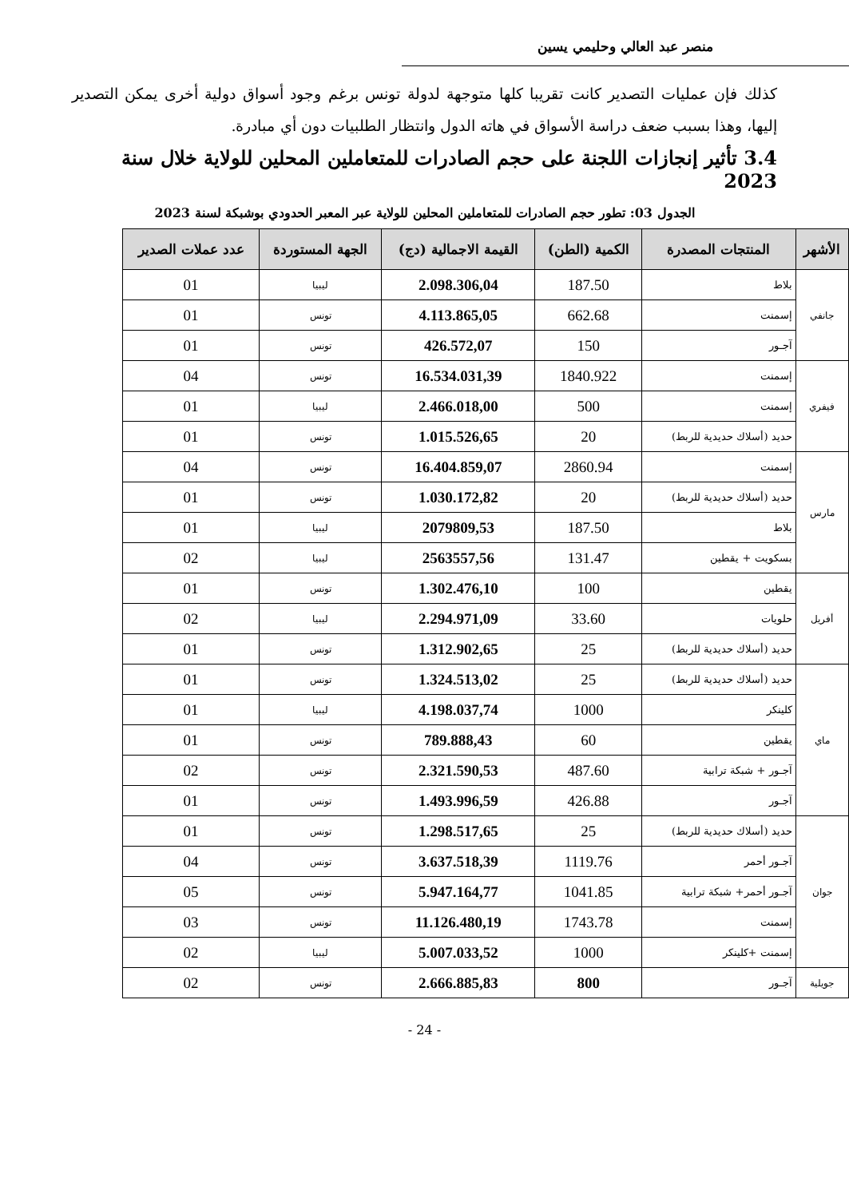منصر عبد العالي وحليمي يسين
كذلك فإن عمليات التصدير كانت تقريبا كلها متوجهة لدولة تونس برغم وجود أسواق دولية أخرى يمكن التصدير إليها، وهذا بسبب ضعف دراسة الأسواق في هاته الدول وانتظار الطلبيات دون أي مبادرة.
3.4 تأثير إنجازات اللجنة على حجم الصادرات للمتعاملين المحلين للولاية خلال سنة 2023
الجدول 03: تطور حجم الصادرات للمتعاملين المحلين للولاية عبر المعبر الحدودي بوشبكة لسنة 2023
| الأشهر | المنتجات المصدرة | الكمية (الطن) | القيمة الاجمالية (دج) | الجهة المستوردة | عدد عملات الصدير |
| --- | --- | --- | --- | --- | --- |
| جانفي | بلاط | 187.50 | 2.098.306,04 | ليبيا | 01 |
| | إسمنت | 662.68 | 4.113.865,05 | تونس | 01 |
| | آجـور | 150 | 426.572,07 | تونس | 01 |
| فيفري | إسمنت | 1840.922 | 16.534.031,39 | تونس | 04 |
| | إسمنت | 500 | 2.466.018,00 | ليبيا | 01 |
| | حديد (أسلاك حديدية للربط) | 20 | 1.015.526,65 | تونس | 01 |
| مارس | إسمنت | 2860.94 | 16.404.859,07 | تونس | 04 |
| | حديد (أسلاك حديدية للربط) | 20 | 1.030.172,82 | تونس | 01 |
| | بلاط | 187.50 | 2079809,53 | ليبيا | 01 |
| | بسكويت + يقطين | 131.47 | 2563557,56 | ليبيا | 02 |
| أفريل | يقطين | 100 | 1.302.476,10 | تونس | 01 |
| | حلويات | 33.60 | 2.294.971,09 | ليبيا | 02 |
| | حديد (أسلاك حديدية للربط) | 25 | 1.312.902,65 | تونس | 01 |
| ماي | حديد (أسلاك حديدية للربط) | 25 | 1.324.513,02 | تونس | 01 |
| | كلينكر | 1000 | 4.198.037,74 | ليبيا | 01 |
| | يقطين | 60 | 789.888,43 | تونس | 01 |
| | آجـور + شبكة ترابية | 487.60 | 2.321.590,53 | تونس | 02 |
| | آجـور | 426.88 | 1.493.996,59 | تونس | 01 |
| جوان | حديد (أسلاك حديدية للربط) | 25 | 1.298.517,65 | تونس | 01 |
| | آجـور أحمر | 1119.76 | 3.637.518,39 | تونس | 04 |
| | آجـور أحمر+ شبكة ترابية | 1041.85 | 5.947.164,77 | تونس | 05 |
| | إسمنت | 1743.78 | 11.126.480,19 | تونس | 03 |
| | إسمنت +كلينكر | 1000 | 5.007.033,52 | ليبيا | 02 |
| جويلية | آجـور | 800 | 2.666.885,83 | تونس | 02 |
- 24 -